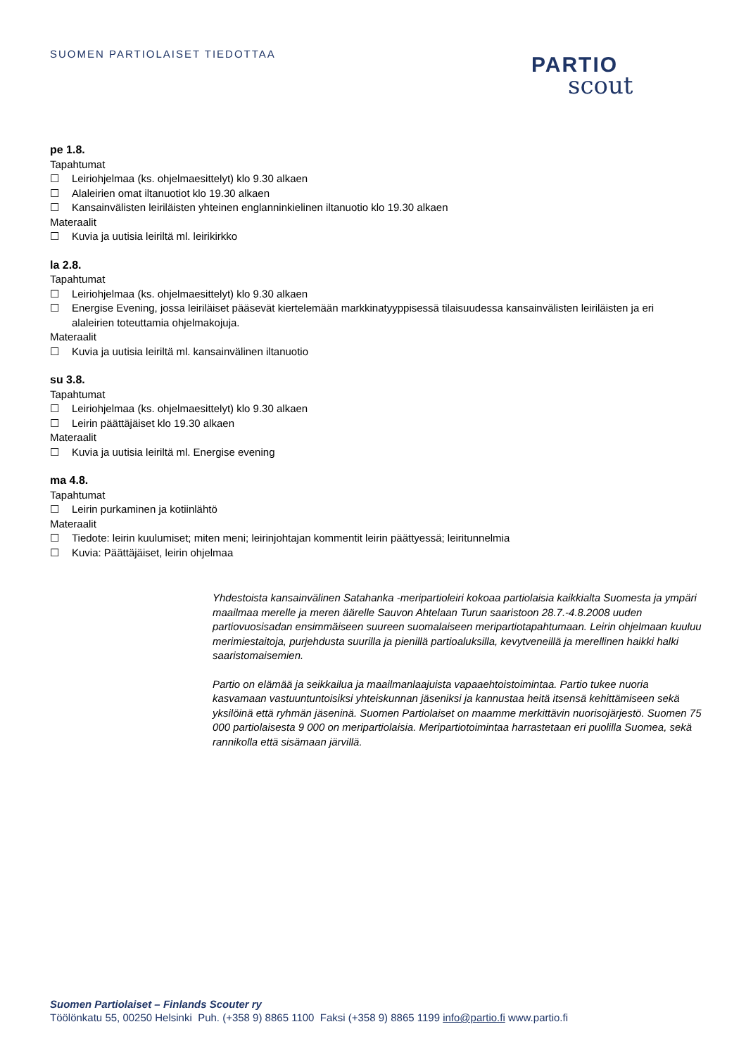SUOMEN PARTIOLAISET TIEDOTTAA
PARTIO
scout
pe 1.8.
Tapahtumat
☐ Leiriohjelmaa (ks. ohjelmaesittelyt) klo 9.30 alkaen
☐ Alaleirien omat iltanuotiot klo 19.30 alkaen
☐ Kansainvälisten leiriläisten yhteinen englanninkielinen iltanuotio klo 19.30 alkaen
Materaalit
☐ Kuvia ja uutisia leiriltä ml. leirikirkko
la 2.8.
Tapahtumat
☐ Leiriohjelmaa (ks. ohjelmaesittelyt) klo 9.30 alkaen
☐ Energise Evening, jossa leiriläiset pääsevät kiertelemään markkinatyyppisessä tilaisuudessa kansainvälisten leiriläisten ja eri alaleirien toteuttamia ohjelmakojuja.
Materaalit
☐ Kuvia ja uutisia leiriltä ml. kansainvälinen iltanuotio
su 3.8.
Tapahtumat
☐ Leiriohjelmaa (ks. ohjelmaesittelyt) klo 9.30 alkaen
☐ Leirin päättäjäiset klo 19.30 alkaen
Materaalit
☐ Kuvia ja uutisia leiriltä ml. Energise evening
ma 4.8.
Tapahtumat
☐ Leirin purkaminen ja kotiinlähtö
Materaalit
☐ Tiedote: leirin kuulumiset; miten meni; leirinjohtajan kommentit leirin päättyessä; leiritunnelmia
☐ Kuvia: Päättäjäiset, leirin ohjelmaa
Yhdestoista kansainvälinen Satahanka -meripartioleiri kokoaa partiolaisia kaikkialta Suomesta ja ympäri maailmaa merelle ja meren äärelle Sauvon Ahtelaan Turun saaristoon 28.7.-4.8.2008 uuden partiovuosisadan ensimmäiseen suureen suomalaiseen meripartiotapahtumaan. Leirin ohjelmaan kuuluu merimiestaitoja, purjehdusta suurilla ja pienillä partioaluksilla, kevytveneillä ja merellinen haikki halki saaristomaisemien.
Partio on elämää ja seikkailua ja maailmanlaajuista vapaaehtoistoimintaa. Partio tukee nuoria kasvamaan vastuuntuntoisiksi yhteiskunnan jäseniksi ja kannustaa heitä itsensä kehittämiseen sekä yksilöinä että ryhmän jäseninä. Suomen Partiolaiset on maamme merkittävin nuorisojärjestö. Suomen 75 000 partiolaisesta 9 000 on meripartiolaisia. Meripartiotoimintaa harrastetaan eri puolilla Suomea, sekä rannikolla että sisämaan järvillä.
Suomen Partiolaiset – Finlands Scouter ry
Töölönkatu 55, 00250 Helsinki Puh. (+358 9) 8865 1100 Faksi (+358 9) 8865 1199 info@partio.fi www.partio.fi